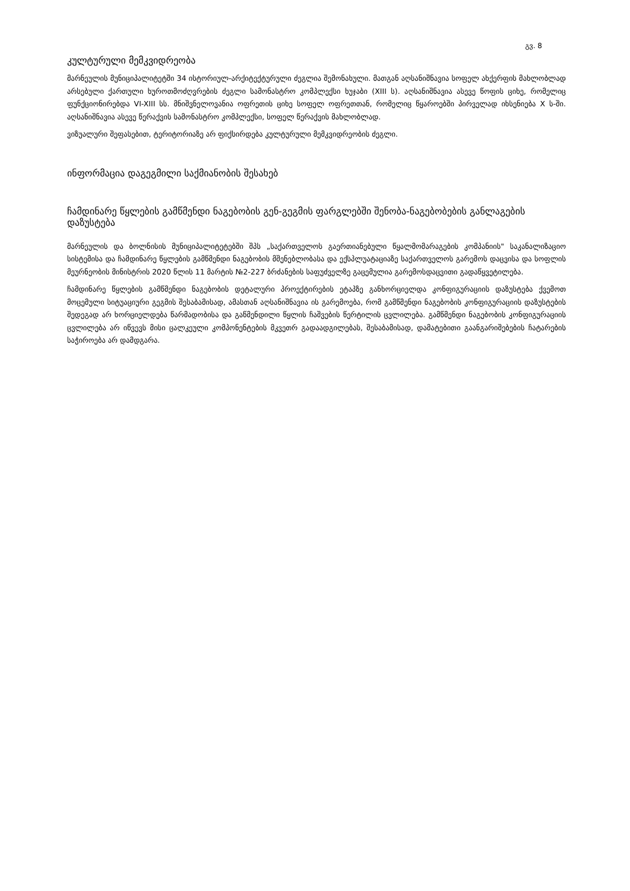გვ. 8
კულტურული მემკვიდრეობა
მარნეულის მუნიციპალიტეტში 34 ისტორიულ-არქიტექტურული ძეგლია შემონახული. მათგან აღსანიშნავია სოფელ ახქერფის მახლობლად არსებული ქართული ხუროთმოძღვრების ძეგლი სამონასტრო კომპლექსი ხუჯაბი (XIII ს). აღსანიშნავია ასევე წოფის ციხე, რომელიც ფუნქციონირებდა VI-XIII სს. მნიშვნელოვანია ოფრეთის ციხე სოფელ ოფრეთთან, რომელიც წყაროებში პირველად იხსენიება X ს-ში. აღსანიშნავია ასევე წერაქვის სამონასტრო კომპლექსი, სოფელ წერაქვის მახლობლად.
ვიზუალური შეფასებით, ტერიტორიაზე არ ფიქსირდება კულტურული მემკვიდრეობის ძეგლი.
ინფორმაცია დაგეგმილი საქმიანობის შესახებ
ჩამდინარე წყლების გამწმენდი ნაგებობის გენ-გეგმის ფარგლებში შენობა-ნაგებობების განლაგების დაზუსტება
მარნეულის და ბოლნისის მუნიციპალიტეტებში შპს „საქართველოს გაერთიანებული წყალმომარაგების კომპანიის" საკანალიზაციო სისტემისა და ჩამდინარე წყლების გამწმენდი ნაგებობის მშენებლობასა და ექსპლუატაციაზე საქართველოს გარემოს დაცვისა და სოფლის მეურნეობის მინისტრის 2020 წლის 11 მარტის №2-227 ბრძანების საფუძველზე გაცემულია გარემოსდაცვითი გადაწყვეტილება.
ჩამდინარე წყლების გამწმენდი ნაგებობის დეტალური პროექტირების ეტაპზე განხორციელდა კონფიგურაციის დაზუსტება ქვემოთ მოცემული სიტუაციური გეგმის შესაბამისად, ამასთან აღსანიშნავია ის გარემოება, რომ გამწმენდი ნაგებობის კონფიგურაციის დაზუსტების შედეგად არ ხორციელდება წარმადობისა და გაწმენდილი წყლის ჩაშვების წერტილის ცვლილება. გამწმენდი ნაგებობის კონფიგურაციის ცვლილება არ იწვევს მისი ცალკეული კომპონენტების მკვეთრ გადაადგილებას, შესაბამისად, დამატებითი გაანგარიშებების ჩატარების საჭიროება არ დამდგარა.